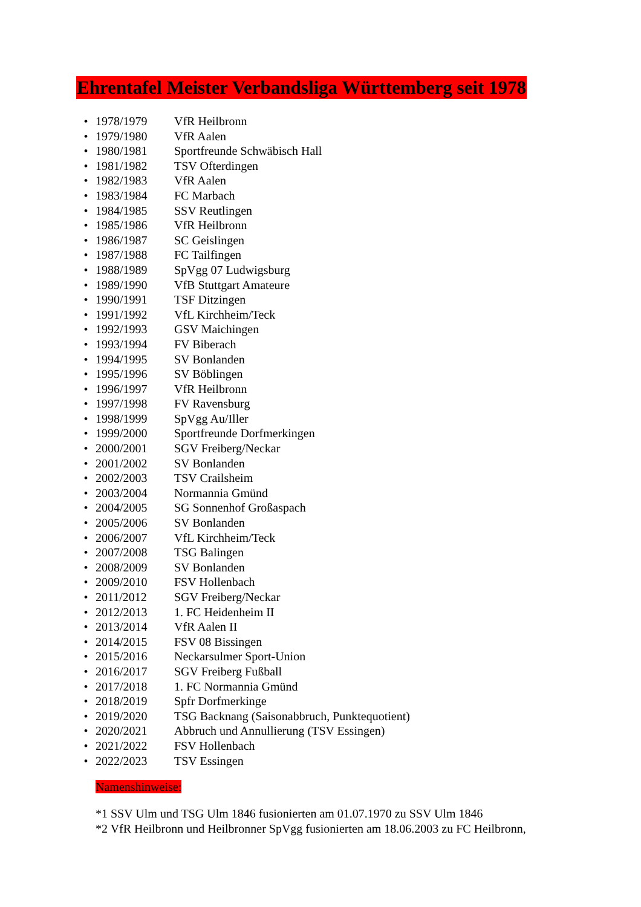Ehrentafel Meister Verbandsliga Württemberg seit 1978
• 1978/1979 VfR Heilbronn
• 1979/1980 VfR Aalen
• 1980/1981 Sportfreunde Schwäbisch Hall
• 1981/1982 TSV Ofterdingen
• 1982/1983 VfR Aalen
• 1983/1984 FC Marbach
• 1984/1985 SSV Reutlingen
• 1985/1986 VfR Heilbronn
• 1986/1987 SC Geislingen
• 1987/1988 FC Tailfingen
• 1988/1989 SpVgg 07 Ludwigsburg
• 1989/1990 VfB Stuttgart Amateure
• 1990/1991 TSF Ditzingen
• 1991/1992 VfL Kirchheim/Teck
• 1992/1993 GSV Maichingen
• 1993/1994 FV Biberach
• 1994/1995 SV Bonlanden
• 1995/1996 SV Böblingen
• 1996/1997 VfR Heilbronn
• 1997/1998 FV Ravensburg
• 1998/1999 SpVgg Au/Iller
• 1999/2000 Sportfreunde Dorfmerkingen
• 2000/2001 SGV Freiberg/Neckar
• 2001/2002 SV Bonlanden
• 2002/2003 TSV Crailsheim
• 2003/2004 Normannia Gmünd
• 2004/2005 SG Sonnenhof Großaspach
• 2005/2006 SV Bonlanden
• 2006/2007 VfL Kirchheim/Teck
• 2007/2008 TSG Balingen
• 2008/2009 SV Bonlanden
• 2009/2010 FSV Hollenbach
• 2011/2012 SGV Freiberg/Neckar
• 2012/2013 1. FC Heidenheim II
• 2013/2014 VfR Aalen II
• 2014/2015 FSV 08 Bissingen
• 2015/2016 Neckarsulmer Sport-Union
• 2016/2017 SGV Freiberg Fußball
• 2017/2018 1. FC Normannia Gmünd
• 2018/2019 Spfr Dorfmerkinge
• 2019/2020 TSG Backnang (Saisonabbruch, Punktequotient)
• 2020/2021 Abbruch und Annullierung (TSV Essingen)
• 2021/2022 FSV Hollenbach
• 2022/2023 TSV Essingen
Namenshinweise:
*1 SSV Ulm und TSG Ulm 1846 fusionierten am 01.07.1970 zu SSV Ulm 1846
*2 VfR Heilbronn und Heilbronner SpVgg fusionierten am 18.06.2003 zu FC Heilbronn,